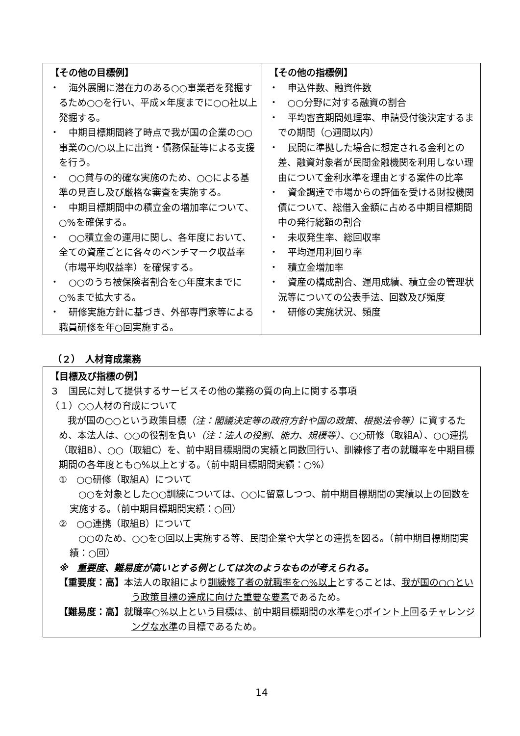| 【その他の目標例】 ・ 海外展開に潜在力のある○○事業者を発掘するため○○を行い、平成×年度までに○○社以上発掘する。 ・ 中期目標期間終了時点で我が国の企業の○○事業の○/○以上に出資・債務保証等による支援を行う。 ・ ○○貸与の的確な実施のため、○○による基準の見直し及び厳格な審査を実施する。 ・ 中期目標期間中の積立金の増加率について、○%を確保する。 ・ ○○積立金の運用に関し、各年度において、全ての資産ごとに各々のベンチマーク収益率（市場平均収益率）を確保する。 ・ ○○のうち被保険者割合を○年度末までに○%まで拡大する。 ・ 研修実施方針に基づき、外部専門家等による職員研修を年○回実施する。 | 【その他の指標例】 ・ 申込件数、融資件数 ・ ○○分野に対する融資の割合 ・ 平均審査期間処理率、申請受付後決定するまでの期間（○週間以内） ・ 民間に準拠した場合に想定される金利との差、融資対象者が民間金融機関を利用しない理由について金利水準を理由とする案件の比率 ・ 資金調達で市場からの評価を受ける財投機関債について、総借入金額に占める中期目標期間中の発行総額の割合 ・ 未収発生率、総回収率 ・ 平均運用利回り率 ・ 積立金増加率 ・ 資産の構成割合、運用成績、積立金の管理状況等についての公表手法、回数及び頻度 ・ 研修の実施状況、頻度 |
（２）　人材育成業務
【目標及び指標の例】
３　国民に対して提供するサービスその他の業務の質の向上に関する事項
（１）○○人材の育成について
我が国の○○という政策目標（注：閣議決定等の政府方針や国の政策、根拠法令等）に資するため、本法人は、○○の役割を負い（注：法人の役割、能力、規模等）、○○研修（取組A）、○○連携（取組B）、○○（取組C）を、前中期目標期間の実績と同数回行い、訓練修了者の就職率を中期目標期間の各年度とも○%以上とする。（前中期目標期間実績：○%）
①　○○研修（取組A）について
○○を対象とした○○訓練については、○○に留意しつつ、前中期目標期間の実績以上の回数を実施する。（前中期目標期間実績：○回）
②　○○連携（取組B）について
○○のため、○○を○回以上実施する等、民間企業や大学との連携を図る。（前中期目標期間実績：○回）
※　重要度、難易度が高いとする例としては次のようなものが考えられる。
【重要度：高】本法人の取組により訓練修了者の就職率を○%以上とすることは、我が国の○○という政策目標の達成に向けた重要な要素であるため。
【難易度：高】就職率○%以上という目標は、前中期目標期間の水準を○ポイント上回るチャレンジングな水準の目標であるため。
14